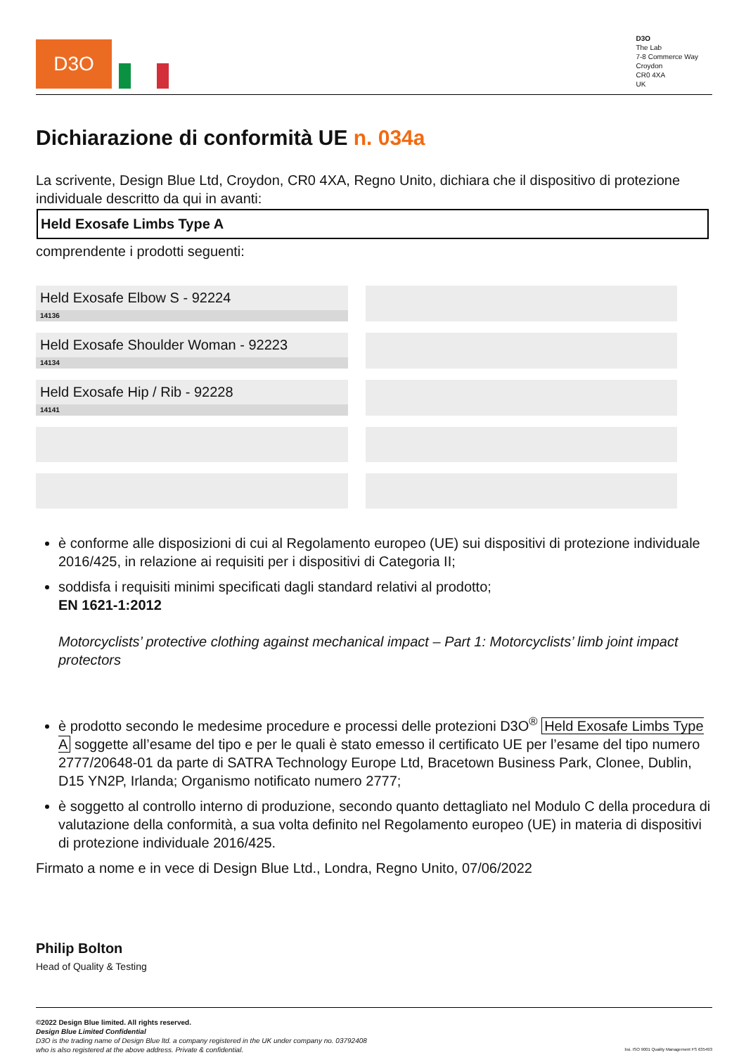D3O
D3O
The Lab
7-8 Commerce Way
Croydon
CR0 4XA
UK
Dichiarazione di conformità UE n. 034a
La scrivente, Design Blue Ltd, Croydon, CR0 4XA, Regno Unito, dichiara che il dispositivo di protezione individuale descritto da qui in avanti:
Held Exosafe Limbs Type A
comprendente i prodotti seguenti:
| Held Exosafe Elbow S - 92224 14136 | |
| Held Exosafe Shoulder Woman - 92223 14134 | |
| Held Exosafe Hip / Rib - 92228 14141 | |
è conforme alle disposizioni di cui al Regolamento europeo (UE) sui dispositivi di protezione individuale 2016/425, in relazione ai requisiti per i dispositivi di Categoria II;
soddisfa i requisiti minimi specificati dagli standard relativi al prodotto;
EN 1621-1:2012
Motorcyclists’ protective clothing against mechanical impact – Part 1: Motorcyclists’ limb joint impact protectors
è prodotto secondo le medesime procedure e processi delle protezioni D3O<sup>®</sup> Held Exosafe Limbs Type A soggette all’esame del tipo e per le quali è stato emesso il certificato UE per l’esame del tipo numero 2777/20648-01 da parte di SATRA Technology Europe Ltd, Bracetown Business Park, Clonee, Dublin, D15 YN2P, Irlanda; Organismo notificato numero 2777;
è soggetto al controllo interno di produzione, secondo quanto dettagliato nel Modulo C della procedura di valutazione della conformità, a sua volta definito nel Regolamento europeo (UE) in materia di dispositivi di protezione individuale 2016/425.
Firmato a nome e in vece di Design Blue Ltd., Londra, Regno Unito, 07/06/2022
Philip Bolton
Head of Quality & Testing
©2022 Design Blue limited. All rights reserved.
Design Blue Limited Confidential
D3O is the trading name of Design Blue ltd. a company registered in the UK under company no. 03792408
who is also registered at the above address. Private & confidential.
bsi. ISO 9001 Quality Management FS 635493